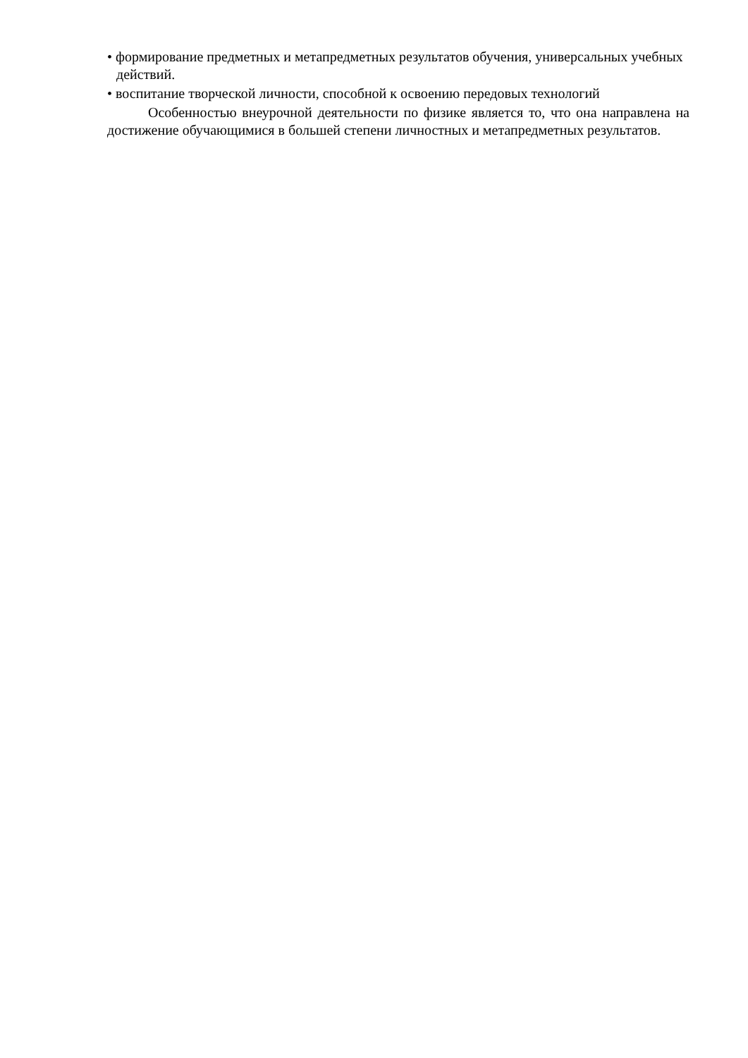• формирование предметных и метапредметных результатов обучения, универсальных учебных действий.
• воспитание творческой личности, способной к освоению передовых технологий
Особенностью внеурочной деятельности по физике является то, что она направлена на достижение обучающимися в большей степени личностных и метапредметных результатов.